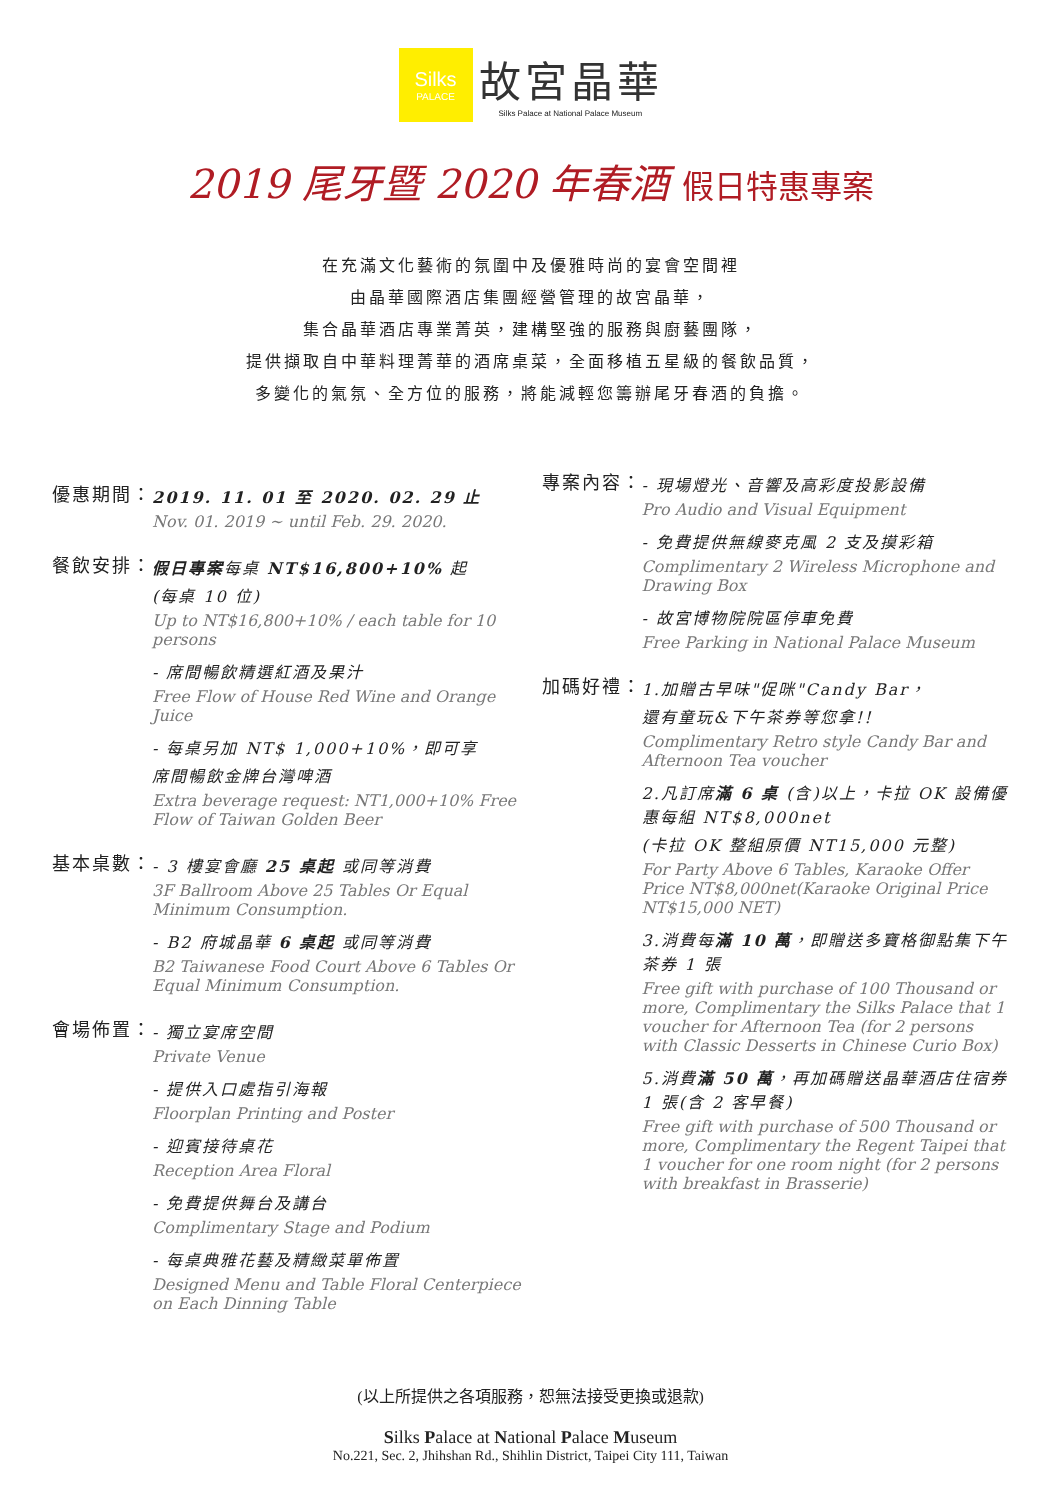Silks
PALACE
故宮晶華
Silks Palace at National Palace Museum
2019 尾牙暨 2020 年春酒 假日特惠專案
在充滿文化藝術的氛圍中及優雅時尚的宴會空間裡
由晶華國際酒店集團經營管理的故宮晶華，
集合晶華酒店專業菁英，建構堅強的服務與廚藝團隊，
提供擷取自中華料理菁華的酒席桌菜，全面移植五星級的餐飲品質，
多變化的氣氛、全方位的服務，將能減輕您籌辦尾牙春酒的負擔。
優惠期間：
2019. 11. 01 至 2020. 02. 29 止
Nov. 01. 2019 ~ until Feb. 29. 2020.
餐飲安排：
假日專案每桌 NT$16,800+10% 起
(每桌 10 位)
Up to NT$16,800+10% / each table for 10 persons
- 席間暢飲精選紅酒及果汁
Free Flow of House Red Wine and Orange Juice
- 每桌另加 NT$ 1,000+10%，即可享
席間暢飲金牌台灣啤酒
Extra beverage request: NT1,000+10% Free Flow of Taiwan Golden Beer
基本桌數：
- 3 樓宴會廳 25 桌起 或同等消費
3F Ballroom Above 25 Tables Or Equal Minimum Consumption.
- B2 府城晶華 6 桌起 或同等消費
B2 Taiwanese Food Court Above 6 Tables Or Equal Minimum Consumption.
會場佈置：
- 獨立宴席空間
Private Venue
- 提供入口處指引海報
Floorplan Printing and Poster
- 迎賓接待桌花
Reception Area Floral
- 免費提供舞台及講台
Complimentary Stage and Podium
- 每桌典雅花藝及精緻菜單佈置
Designed Menu and Table Floral Centerpiece on Each Dinning Table
專案內容：
- 現場燈光、音響及高彩度投影設備
Pro Audio and Visual Equipment
- 免費提供無線麥克風 2 支及摸彩箱
Complimentary 2 Wireless Microphone and Drawing Box
- 故宮博物院院區停車免費
Free Parking in National Palace Museum
加碼好禮：
1.加贈古早味"促咪"Candy Bar，
還有童玩&下午茶券等您拿!!
Complimentary Retro style Candy Bar and Afternoon Tea voucher
2.凡訂席滿 6 桌 (含)以上，卡拉 OK 設備優惠每組 NT$8,000net
(卡拉 OK 整組原價 NT15,000 元整)
For Party Above 6 Tables, Karaoke Offer Price NT$8,000net(Karaoke Original Price NT$15,000 NET)
3.消費每滿 10 萬，即贈送多寶格御點集下午茶券 1 張
Free gift with purchase of 100 Thousand or more, Complimentary the Silks Palace that 1 voucher for Afternoon Tea (for 2 persons with Classic Desserts in Chinese Curio Box)
5.消費滿 50 萬，再加碼贈送晶華酒店住宿券 1 張(含 2 客早餐)
Free gift with purchase of 500 Thousand or more, Complimentary the Regent Taipei that 1 voucher for one room night (for 2 persons with breakfast in Brasserie)
(以上所提供之各項服務，恕無法接受更換或退款)
Silks Palace at National Palace Museum
No.221, Sec. 2, Jhihshan Rd., Shihlin District, Taipei City 111, Taiwan